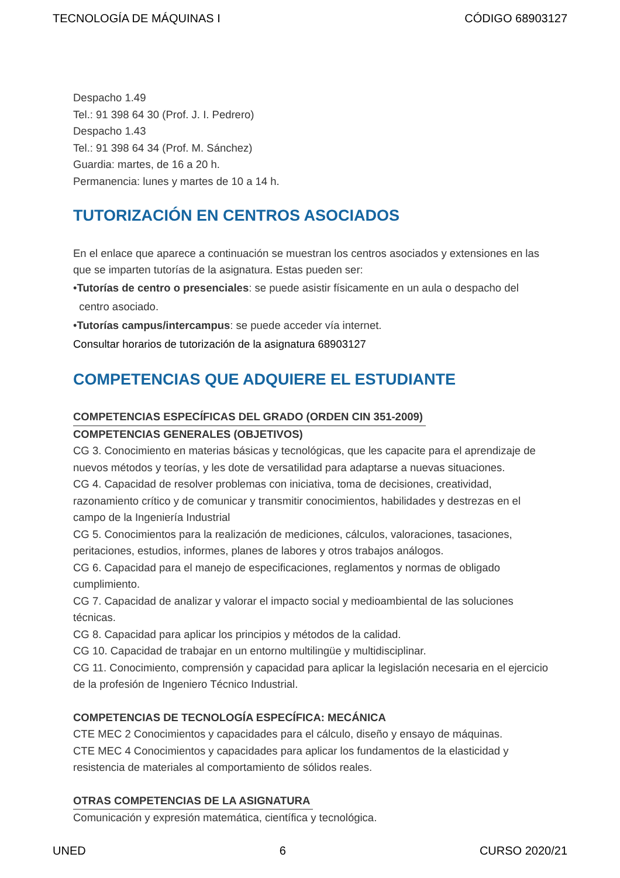TECNOLOGÍA DE MÁQUINAS I CÓDIGO 68903127
Despacho 1.49
Tel.: 91 398 64 30 (Prof. J. I. Pedrero)
Despacho 1.43
Tel.: 91 398 64 34 (Prof. M. Sánchez)
Guardia: martes, de 16 a 20 h.
Permanencia: lunes y martes de 10 a 14 h.
TUTORIZACIÓN EN CENTROS ASOCIADOS
En el enlace que aparece a continuación se muestran los centros asociados y extensiones en las que se imparten tutorías de la asignatura. Estas pueden ser:
•Tutorías de centro o presenciales: se puede asistir físicamente en un aula o despacho del
centro asociado.
•Tutorías campus/intercampus: se puede acceder vía internet.
Consultar horarios de tutorización de la asignatura 68903127
COMPETENCIAS QUE ADQUIERE EL ESTUDIANTE
COMPETENCIAS ESPECÍFICAS DEL GRADO (ORDEN CIN 351-2009)
COMPETENCIAS GENERALES (OBJETIVOS)
CG 3. Conocimiento en materias básicas y tecnológicas, que les capacite para el aprendizaje de nuevos métodos y teorías, y les dote de versatilidad para adaptarse a nuevas situaciones.
CG 4. Capacidad de resolver problemas con iniciativa, toma de decisiones, creatividad, razonamiento crítico y de comunicar y transmitir conocimientos, habilidades y destrezas en el campo de la Ingeniería Industrial
CG 5. Conocimientos para la realización de mediciones, cálculos, valoraciones, tasaciones, peritaciones, estudios, informes, planes de labores y otros trabajos análogos.
CG 6. Capacidad para el manejo de especificaciones, reglamentos y normas de obligado cumplimiento.
CG 7. Capacidad de analizar y valorar el impacto social y medioambiental de las soluciones técnicas.
CG 8. Capacidad para aplicar los principios y métodos de la calidad.
CG 10. Capacidad de trabajar en un entorno multilingüe y multidisciplinar.
CG 11. Conocimiento, comprensión y capacidad para aplicar la legislación necesaria en el ejercicio de la profesión de Ingeniero Técnico Industrial.
COMPETENCIAS DE TECNOLOGÍA ESPECÍFICA: MECÁNICA
CTE MEC 2 Conocimientos y capacidades para el cálculo, diseño y ensayo de máquinas.
CTE MEC 4 Conocimientos y capacidades para aplicar los fundamentos de la elasticidad y resistencia de materiales al comportamiento de sólidos reales.
OTRAS COMPETENCIAS DE LA ASIGNATURA
Comunicación y expresión matemática, científica y tecnológica.
UNED 6 CURSO 2020/21